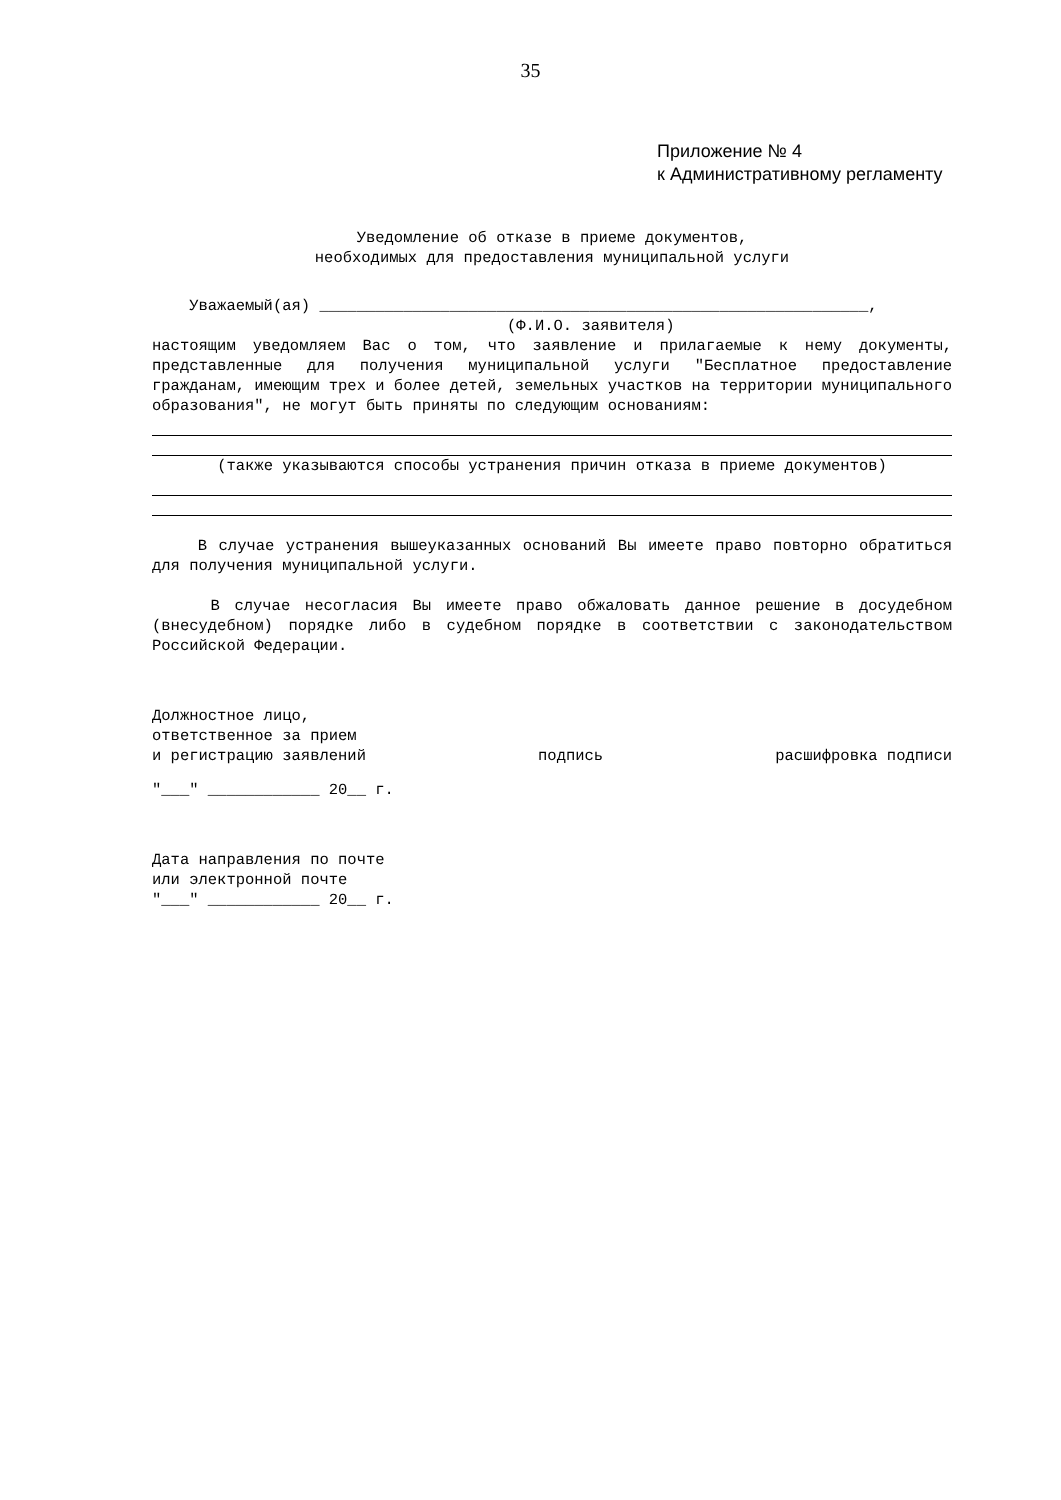35
Приложение № 4
к Административному регламенту
Уведомление об отказе в приеме документов,
необходимых для предоставления муниципальной услуги
Уважаемый(ая) ___________________________________________________________,
(Ф.И.О. заявителя)
настоящим уведомляем Вас о том, что заявление и прилагаемые к нему документы, представленные для получения муниципальной услуги "Бесплатное предоставление гражданам, имеющим трех и более детей, земельных участков на территории муниципального образования", не могут быть приняты по следующим основаниям:
(также указываются способы устранения причин отказа в приеме документов)
В случае устранения вышеуказанных оснований Вы имеете право повторно обратиться для получения муниципальной услуги.
В случае несогласия Вы имеете право обжаловать данное решение в досудебном (внесудебном) порядке либо в судебном порядке в соответствии с законодательством Российской Федерации.
Должностное лицо,
ответственное за прием
и регистрацию заявлений подпись расшифровка подписи
"___" ____________ 20__ г.
Дата направления по почте
или электронной почте
"___" ____________ 20__ г.